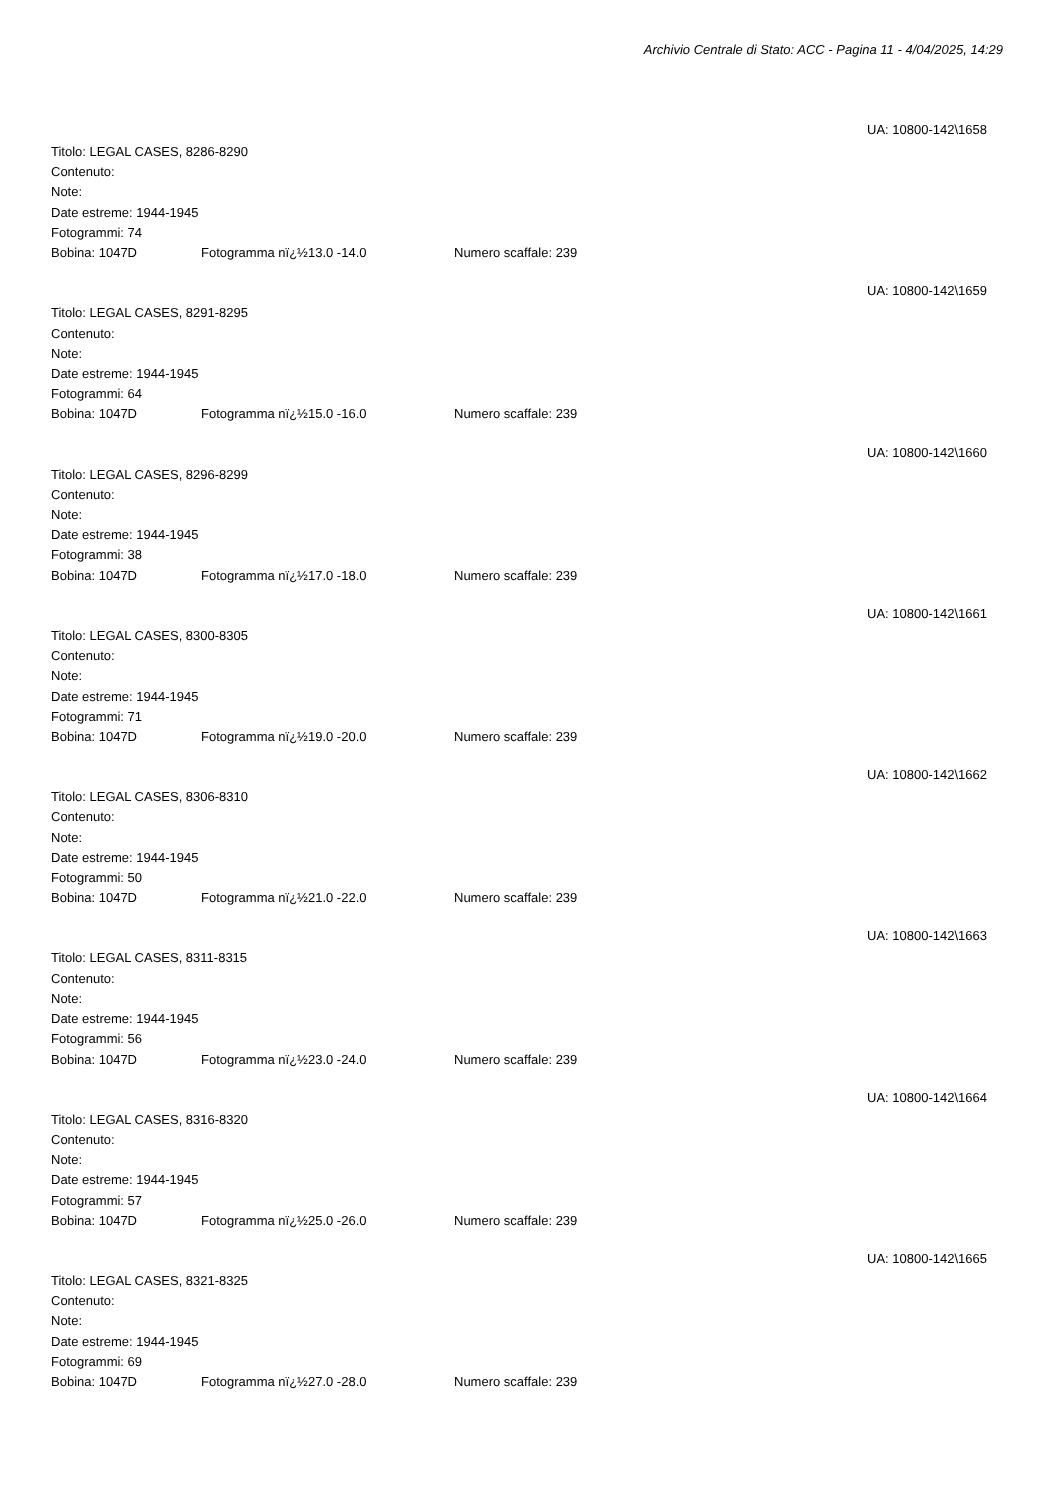Archivio Centrale di Stato: ACC - Pagina 11 - 4/04/2025, 14:29
UA: 10800-142\1658
Titolo: LEGAL CASES, 8286-8290
Contenuto:
Note:
Date estreme: 1944-1945
Fotogrammi: 74
Bobina: 1047D Fotogramma nï¿½13.0 -14.0 Numero scaffale: 239
UA: 10800-142\1659
Titolo: LEGAL CASES, 8291-8295
Contenuto:
Note:
Date estreme: 1944-1945
Fotogrammi: 64
Bobina: 1047D Fotogramma nï¿½15.0 -16.0 Numero scaffale: 239
UA: 10800-142\1660
Titolo: LEGAL CASES, 8296-8299
Contenuto:
Note:
Date estreme: 1944-1945
Fotogrammi: 38
Bobina: 1047D Fotogramma nï¿½17.0 -18.0 Numero scaffale: 239
UA: 10800-142\1661
Titolo: LEGAL CASES, 8300-8305
Contenuto:
Note:
Date estreme: 1944-1945
Fotogrammi: 71
Bobina: 1047D Fotogramma nï¿½19.0 -20.0 Numero scaffale: 239
UA: 10800-142\1662
Titolo: LEGAL CASES, 8306-8310
Contenuto:
Note:
Date estreme: 1944-1945
Fotogrammi: 50
Bobina: 1047D Fotogramma nï¿½21.0 -22.0 Numero scaffale: 239
UA: 10800-142\1663
Titolo: LEGAL CASES, 8311-8315
Contenuto:
Note:
Date estreme: 1944-1945
Fotogrammi: 56
Bobina: 1047D Fotogramma nï¿½23.0 -24.0 Numero scaffale: 239
UA: 10800-142\1664
Titolo: LEGAL CASES, 8316-8320
Contenuto:
Note:
Date estreme: 1944-1945
Fotogrammi: 57
Bobina: 1047D Fotogramma nï¿½25.0 -26.0 Numero scaffale: 239
UA: 10800-142\1665
Titolo: LEGAL CASES, 8321-8325
Contenuto:
Note:
Date estreme: 1944-1945
Fotogrammi: 69
Bobina: 1047D Fotogramma nï¿½27.0 -28.0 Numero scaffale: 239